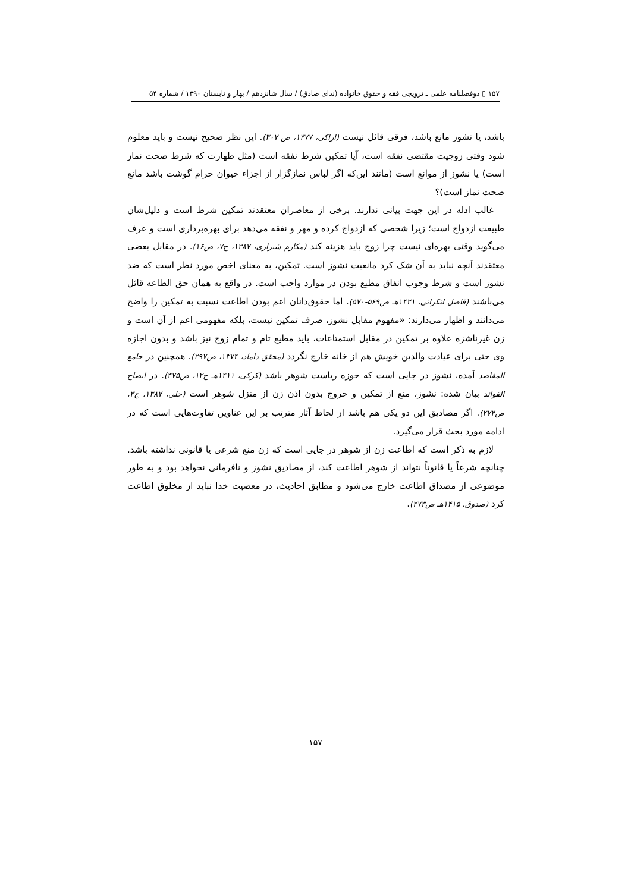۱۵۷ ▯ دوفصلنامه علمی ـ ترویجی فقه و حقوق خانواده (ندای صادق) / سال شانزدهم / بهار و تابستان ۱۳۹۰ / شماره ۵۴
باشد، یا نشوز مانع باشد، فرقی قائل نیست (اراکی، ۱۳۷۷، ص ۳۰۷). این نظر صحیح نیست و باید معلوم شود وقتی زوجیت مقتضی نفقه است، آیا تمکین شرط نفقه است (مثل طهارت که شرط صحت نماز است) یا نشوز از موانع است (مانند این‌که اگر لباس نمازگزار از اجزاء حیوان حرام گوشت باشد مانع صحت نماز است)؟
غالب ادله در این جهت بیانی ندارند. برخی از معاصران معتقدند تمکین شرط است و دلیل‌شان طبیعت ازدواج است؛ زیرا شخصی که ازدواج کرده و مهر و نفقه می‌دهد برای بهره‌برداری است و عرف می‌گوید وقتی بهره‌ای نیست چرا زوج باید هزینه کند (مکارم شیرازی، ۱۳۸۷، ج۷، ص۱۶). در مقابل بعضی معتقدند آنچه نباید به آن شک کرد مانعیت نشوز است. تمکین، به معنای اخص مورد نظر است که ضد نشوز است و شرط وجوب انفاق مطیع بودن در موارد واجب است. در واقع به همان حق الطاعه قائل می‌باشند (فاضل لنکرانی، ۱۴۲۱هـ ص۵۶۹-۵۷۰). اما حقوق‌دانان اعم بودن اطاعت نسبت به تمکین را واضح می‌دانند و اظهار می‌دارند: «مفهوم مقابل نشوز، صرف تمکین نیست، بلکه مفهومی اعم از آن است و زن غیرناشزه علاوه بر تمکین در مقابل استمتاعات، باید مطیع تام و تمام زوج نیز باشد و بدون اجازه وی حتی برای عیادت والدین خویش هم از خانه خارج نگردد (محقق داماد، ۱۳۷۴، ص۲۹۷). همچنین در جامع المقاصد آمده، نشوز در جایی است که حوزه ریاست شوهر باشد (کرکی، ۱۴۱۱هـ ج۱۲، ص۴۷۵). در ایضاح الفوائد بیان شده: نشوز، منع از تمکین و خروج بدون اذن زن از منزل شوهر است (حلی، ۱۳۸۷، ج۳، ص۲۷۴). اگر مصادیق این دو یکی هم باشد از لحاظ آثار مترتب بر این عناوین تفاوت‌هایی است که در ادامه مورد بحث قرار می‌گیرد.
لازم به ذکر است که اطاعت زن از شوهر در جایی است که زن منع شرعی یا قانونی نداشته باشد. چنانچه شرعاً یا قانوناً نتواند از شوهر اطاعت کند، از مصادیق نشوز و نافرمانی نخواهد بود و به طور موضوعی از مصداق اطاعت خارج می‌شود و مطابق احادیث، در معصیت خدا نباید از مخلوق اطاعت کرد (صدوق، ۱۴۱۵هـ ص۲۷۳).
۱۵۷